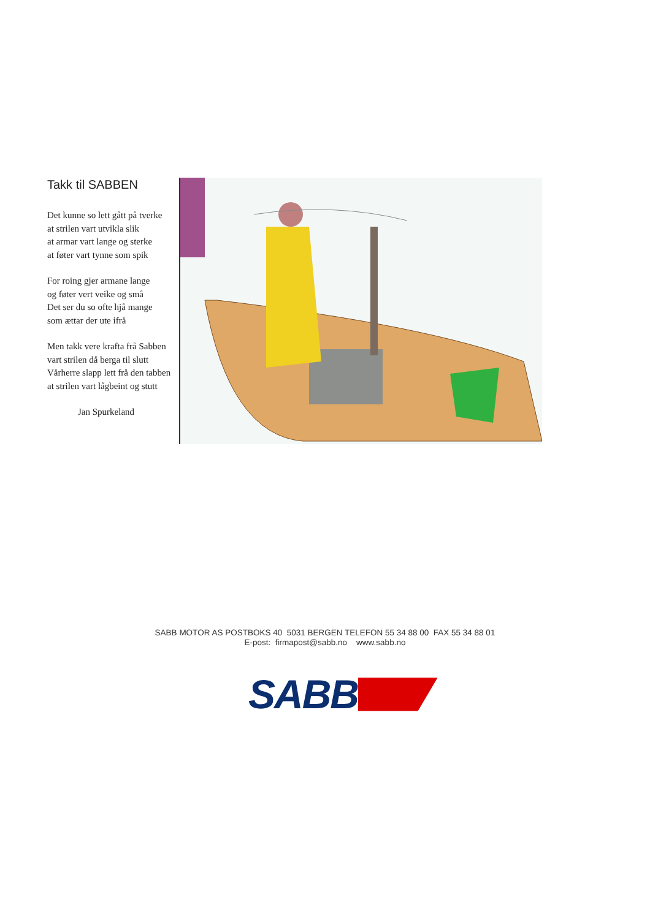Takk til SABBEN
Det kunne so lett gått på tverke
at strilen vart utvikla slik
at armar vart lange og sterke
at føter vart tynne som spik
For roing gjer armane lange
og føter vert veike og små
Det ser du so ofte hjå mange
som ættar der ute ifrå
Men takk vere krafta frå Sabben
vart strilen då berga til slutt
Vårherre slapp lett frå den tabben
at strilen vart lågbeint og stutt
Jan Spurkeland
SABB MOTOR AS POSTBOKS 40 5031 BERGEN TELEFON 55 34 88 00 FAX 55 34 88 01
E-post: firmapost@sabb.no www.sabb.no
SABB